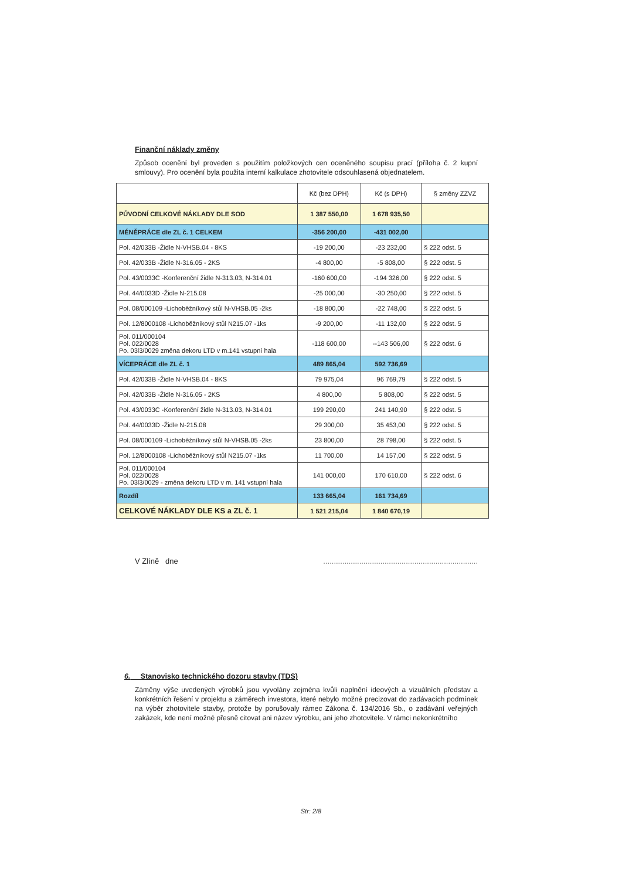Finanční náklady změny
Způsob ocenění byl proveden s použitím položkových cen oceněného soupisu prací (příloha č. 2 kupní smlouvy). Pro ocenění byla použita interní kalkulace zhotovitele odsouhlasená objednatelem.
| | Kč (bez DPH) | Kč (s DPH) | § změny ZZVZ |
| --- | --- | --- | --- |
| PŮVODNÍ CELKOVÉ NÁKLADY DLE SOD | 1 387 550,00 | 1 678 935,50 | |
| MÉNĚPRÁCE dle ZL č. 1 CELKEM | -356 200,00 | -431 002,00 | |
| Pol. 42/033B -Židle N-VHSB.04 - 8KS | -19 200,00 | -23 232,00 | § 222 odst. 5 |
| Pol. 42/033B -Židle N-316.05 - 2KS | -4 800,00 | -5 808,00 | § 222 odst. 5 |
| Pol. 43/0033C -Konferenční židle N-313.03, N-314.01 | -160 600,00 | -194 326,00 | § 222 odst. 5 |
| Pol. 44/0033D -Židle N-215.08 | -25 000,00 | -30 250,00 | § 222 odst. 5 |
| Pol. 08/000109 -Lichoběžníkový stůl N-VHSB.05 -2ks | -18 800,00 | -22 748,00 | § 222 odst. 5 |
| Pol. 12/8000108 -Lichoběžníkový stůl N215.07 -1ks | -9 200,00 | -11 132,00 | § 222 odst. 5 |
| Pol. 011/000104 Pol. 022/0028 Po. 03l3/0029 změna dekoru LTD v m.141 vstupní hala | -118 600,00 | --143 506,00 | § 222 odst. 6 |
| VÍCEPRÁCE dle ZL č. 1 | 489 865,04 | 592 736,69 | |
| Pol. 42/033B -Židle N-VHSB.04 - 8KS | 79 975,04 | 96 769,79 | § 222 odst. 5 |
| Pol. 42/033B -Židle N-316.05 - 2KS | 4 800,00 | 5 808,00 | § 222 odst. 5 |
| Pol. 43/0033C -Konferenční židle N-313.03, N-314.01 | 199 290,00 | 241 140,90 | § 222 odst. 5 |
| Pol. 44/0033D -Židle N-215.08 | 29 300,00 | 35 453,00 | § 222 odst. 5 |
| Pol. 08/000109 -Lichoběžníkový stůl N-VHSB.05 -2ks | 23 800,00 | 28 798,00 | § 222 odst. 5 |
| Pol. 12/8000108 -Lichoběžníkový stůl N215.07 -1ks | 11 700,00 | 14 157,00 | § 222 odst. 5 |
| Pol. 011/000104 Pol. 022/0028 Po. 03l3/0029 - změna dekoru LTD v m. 141 vstupní hala | 141 000,00 | 170 610,00 | § 222 odst. 6 |
| Rozdíl | 133 665,04 | 161 734,69 | |
| CELKOVÉ NÁKLADY DLE KS a ZL č. 1 | 1 521 215,04 | 1 840 670,19 | |
V Zlíně dne.........................................................................
6. Stanovisko technického dozoru stavby (TDS)
Záměny výše uvedených výrobků jsou vyvolány zejména kvůli naplnění ideových a vizuálních představ a konkrétních řešení v projektu a záměrech investora, které nebylo možné precizovat do zadávacích podmínek na výběr zhotovitele stavby, protože by porušovaly rámec Zákona č. 134/2016 Sb., o zadávání veřejných zakázek, kde není možné přesně citovat ani název výrobku, ani jeho zhotovitele. V rámci nekonkrétního
Str: 2/8